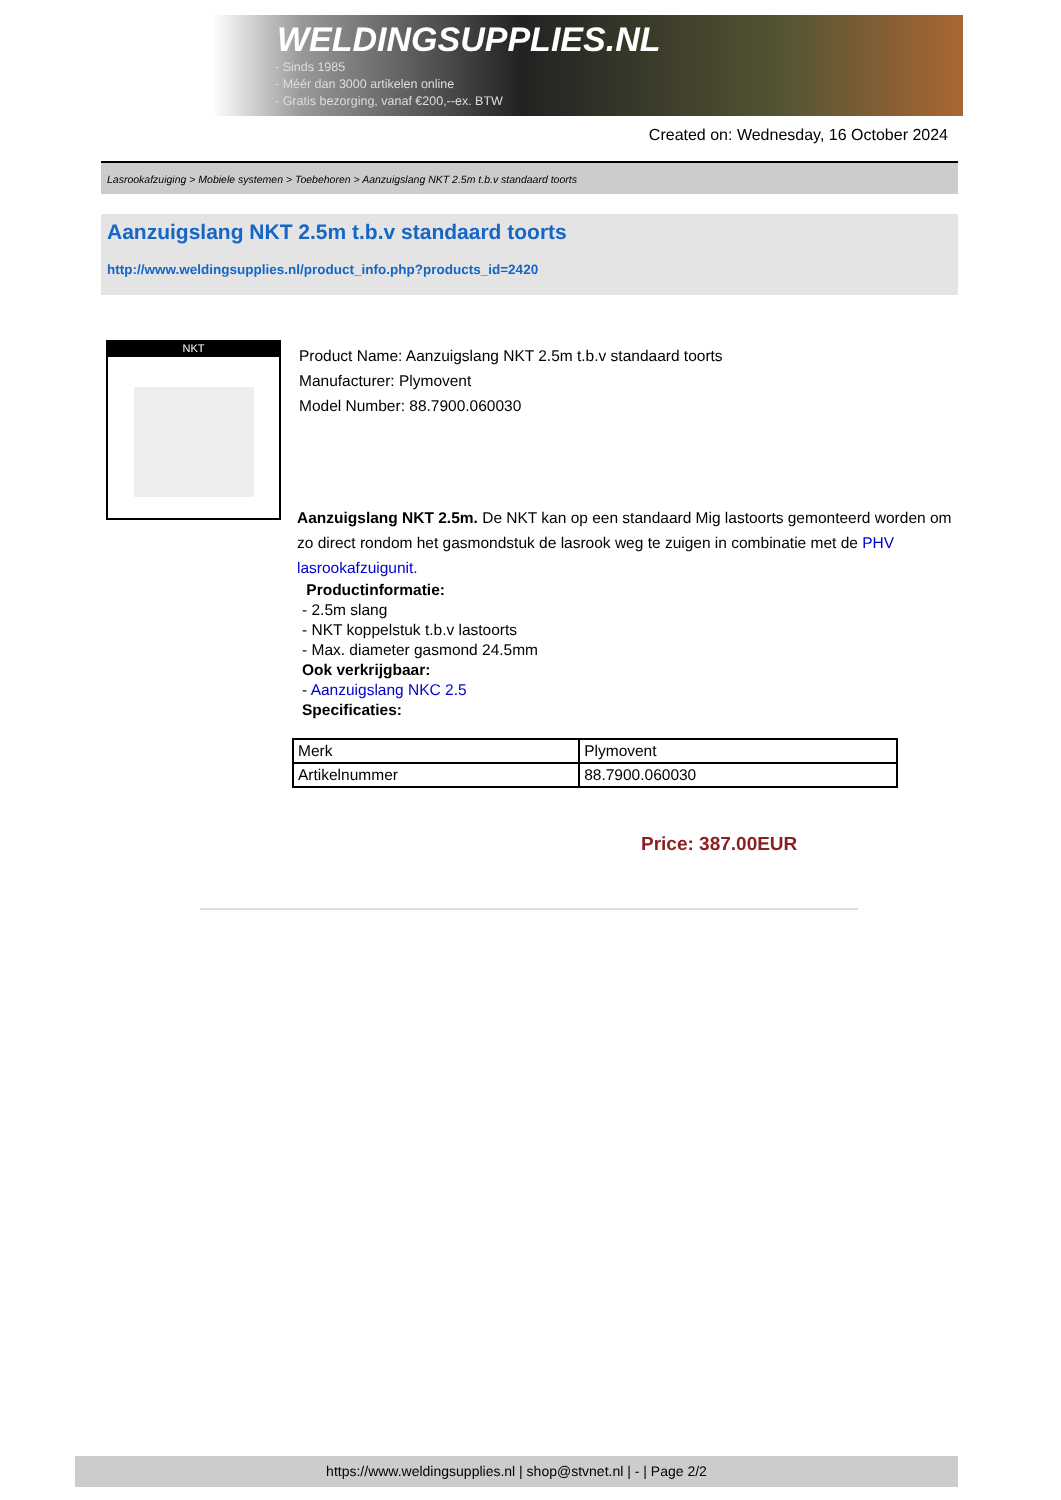WELDINGSUPPLIES.NL
- Sinds 1985
- Méér dan 3000 artikelen online
- Gratis bezorging, vanaf €200,--ex. BTW
Created on: Wednesday, 16 October 2024
Lasrookafzuiging > Mobiele systemen > Toebehoren > Aanzuigslang NKT 2.5m t.b.v standaard toorts
Aanzuigslang NKT 2.5m t.b.v standaard toorts
http://www.weldingsupplies.nl/product_info.php?products_id=2420
NKT
Product Name: Aanzuigslang NKT 2.5m t.b.v standaard toorts
Manufacturer: Plymovent
Model Number: 88.7900.060030
Aanzuigslang NKT 2.5m. De NKT kan op een standaard Mig lastoorts gemonteerd worden om zo direct rondom het gasmondstuk de lasrook weg te zuigen in combinatie met de PHV lasrookafzuigunit.
Productinformatie:
- 2.5m slang
- NKT koppelstuk t.b.v lastoorts
- Max. diameter gasmond 24.5mm
Ook verkrijgbaar:
- Aanzuigslang NKC 2.5
Specificaties:
| Merk | Plymovent |
| Artikelnummer | 88.7900.060030 |
Price: 387.00EUR
https://www.weldingsupplies.nl | shop@stvnet.nl | - | Page 2/2